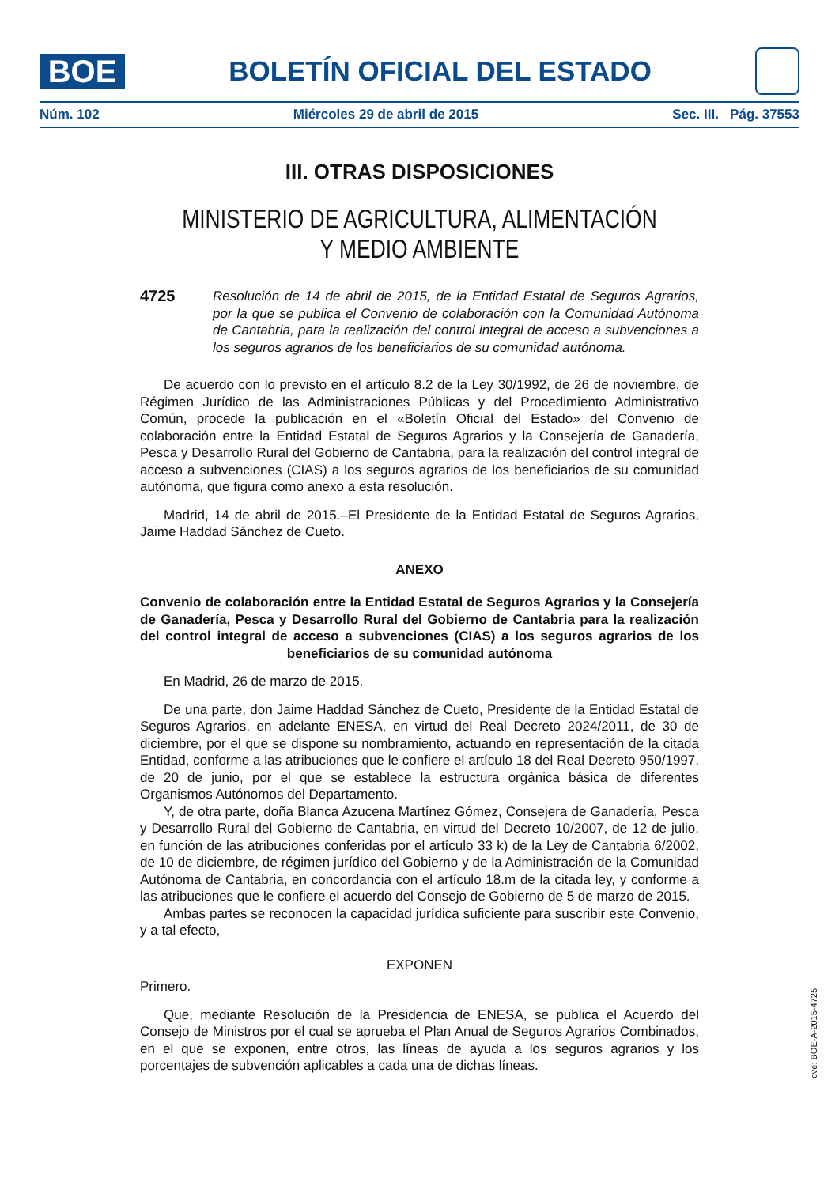BOE
BOLETÍN OFICIAL DEL ESTADO
Núm. 102 Miércoles 29 de abril de 2015 Sec. III. Pág. 37553
III. OTRAS DISPOSICIONES
MINISTERIO DE AGRICULTURA, ALIMENTACIÓN
Y MEDIO AMBIENTE
4725 Resolución de 14 de abril de 2015, de la Entidad Estatal de Seguros Agrarios, por la que se publica el Convenio de colaboración con la Comunidad Autónoma de Cantabria, para la realización del control integral de acceso a subvenciones a los seguros agrarios de los beneficiarios de su comunidad autónoma.
De acuerdo con lo previsto en el artículo 8.2 de la Ley 30/1992, de 26 de noviembre, de Régimen Jurídico de las Administraciones Públicas y del Procedimiento Administrativo Común, procede la publicación en el «Boletín Oficial del Estado» del Convenio de colaboración entre la Entidad Estatal de Seguros Agrarios y la Consejería de Ganadería, Pesca y Desarrollo Rural del Gobierno de Cantabria, para la realización del control integral de acceso a subvenciones (CIAS) a los seguros agrarios de los beneficiarios de su comunidad autónoma, que figura como anexo a esta resolución.
Madrid, 14 de abril de 2015.–El Presidente de la Entidad Estatal de Seguros Agrarios, Jaime Haddad Sánchez de Cueto.
ANEXO
Convenio de colaboración entre la Entidad Estatal de Seguros Agrarios y la Consejería de Ganadería, Pesca y Desarrollo Rural del Gobierno de Cantabria para la realización del control integral de acceso a subvenciones (CIAS) a los seguros agrarios de los beneficiarios de su comunidad autónoma
En Madrid, 26 de marzo de 2015.
De una parte, don Jaime Haddad Sánchez de Cueto, Presidente de la Entidad Estatal de Seguros Agrarios, en adelante ENESA, en virtud del Real Decreto 2024/2011, de 30 de diciembre, por el que se dispone su nombramiento, actuando en representación de la citada Entidad, conforme a las atribuciones que le confiere el artículo 18 del Real Decreto 950/1997, de 20 de junio, por el que se establece la estructura orgánica básica de diferentes Organismos Autónomos del Departamento.
Y, de otra parte, doña Blanca Azucena Martínez Gómez, Consejera de Ganadería, Pesca y Desarrollo Rural del Gobierno de Cantabria, en virtud del Decreto 10/2007, de 12 de julio, en función de las atribuciones conferidas por el artículo 33 k) de la Ley de Cantabria 6/2002, de 10 de diciembre, de régimen jurídico del Gobierno y de la Administración de la Comunidad Autónoma de Cantabria, en concordancia con el artículo 18.m de la citada ley, y conforme a las atribuciones que le confiere el acuerdo del Consejo de Gobierno de 5 de marzo de 2015.
Ambas partes se reconocen la capacidad jurídica suficiente para suscribir este Convenio, y a tal efecto,
EXPONEN
Primero.
Que, mediante Resolución de la Presidencia de ENESA, se publica el Acuerdo del Consejo de Ministros por el cual se aprueba el Plan Anual de Seguros Agrarios Combinados, en el que se exponen, entre otros, las líneas de ayuda a los seguros agrarios y los porcentajes de subvención aplicables a cada una de dichas líneas.
cve: BOE-A-2015-4725